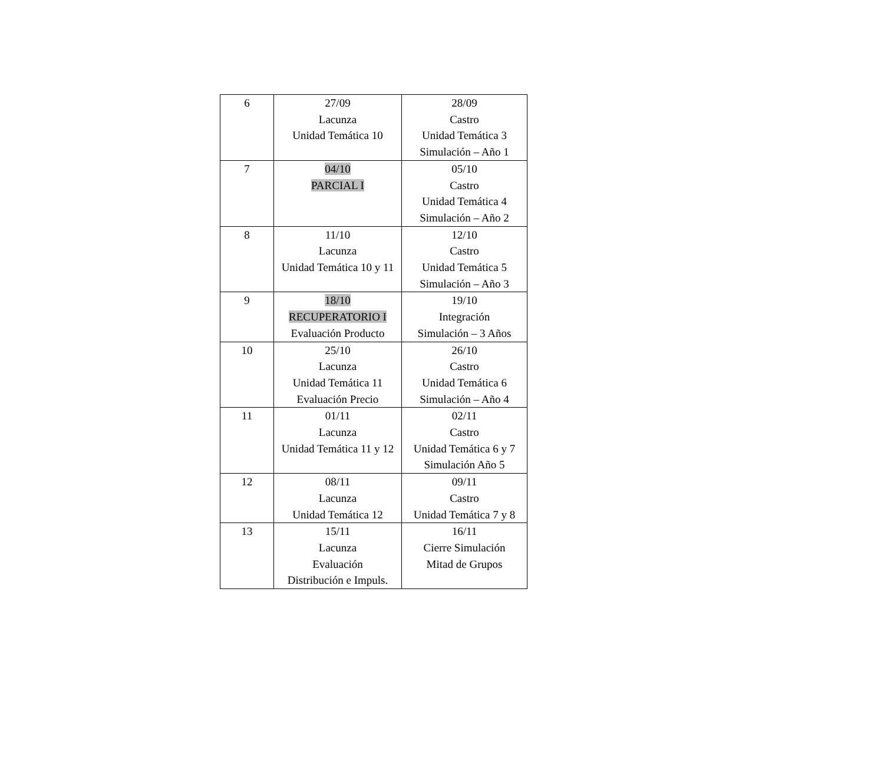| 6 | 27/09 Lacunza Unidad Temática 10 | 28/09 Castro Unidad Temática 3 Simulación – Año 1 |
| 7 | 04/10 PARCIAL I | 05/10 Castro Unidad Temática 4 Simulación – Año 2 |
| 8 | 11/10 Lacunza Unidad Temática 10 y 11 | 12/10 Castro Unidad Temática 5 Simulación – Año 3 |
| 9 | 18/10 RECUPERATORIO I Evaluación Producto | 19/10 Integración Simulación – 3 Años |
| 10 | 25/10 Lacunza Unidad Temática 11 Evaluación Precio | 26/10 Castro Unidad Temática 6 Simulación – Año 4 |
| 11 | 01/11 Lacunza Unidad Temática 11 y 12 | 02/11 Castro Unidad Temática 6 y 7 Simulación Año 5 |
| 12 | 08/11 Lacunza Unidad Temática 12 | 09/11 Castro Unidad Temática 7 y 8 |
| 13 | 15/11 Lacunza Evaluación Distribución e Impuls. | 16/11 Cierre Simulación Mitad de Grupos |